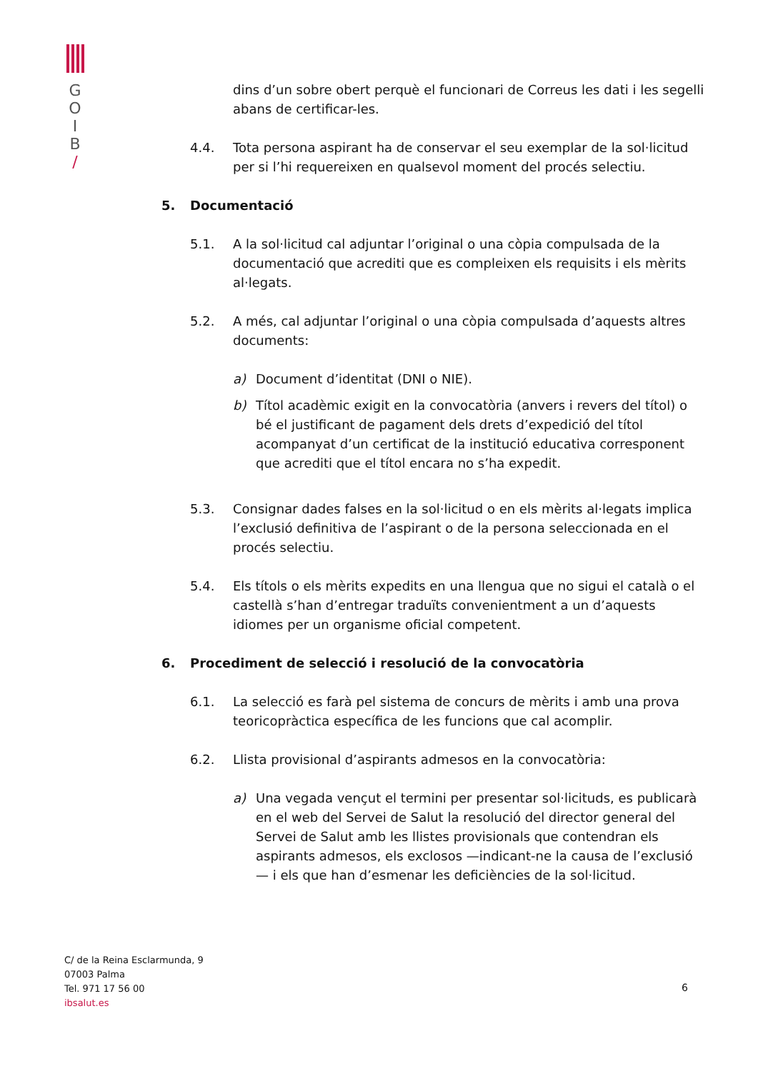G
O
I
B
/
dins d’un sobre obert perquè el funcionari de Correus les dati i les segelli abans de certificar-les.
4.4. Tota persona aspirant ha de conservar el seu exemplar de la sol·licitud per si l’hi requereixen en qualsevol moment del procés selectiu.
5. Documentació
5.1. A la sol·licitud cal adjuntar l’original o una còpia compulsada de la documentació que acrediti que es compleixen els requisits i els mèrits al·legats.
5.2. A més, cal adjuntar l’original o una còpia compulsada d’aquests altres documents:
a) Document d’identitat (DNI o NIE).
b) Títol acadèmic exigit en la convocatòria (anvers i revers del títol) o bé el justificant de pagament dels drets d’expedició del títol acompanyat d’un certificat de la institució educativa corresponent que acrediti que el títol encara no s’ha expedit.
5.3. Consignar dades falses en la sol·licitud o en els mèrits al·legats implica l’exclusió definitiva de l’aspirant o de la persona seleccionada en el procés selectiu.
5.4. Els títols o els mèrits expedits en una llengua que no sigui el català o el castellà s’han d’entregar traduïts convenientment a un d’aquests idiomes per un organisme oficial competent.
6. Procediment de selecció i resolució de la convocatòria
6.1. La selecció es farà pel sistema de concurs de mèrits i amb una prova teoricopràctica específica de les funcions que cal acomplir.
6.2. Llista provisional d’aspirants admesos en la convocatòria:
a) Una vegada vençut el termini per presentar sol·licituds, es publicarà en el web del Servei de Salut la resolució del director general del Servei de Salut amb les llistes provisionals que contendran els aspirants admesos, els exclosos —indicant-ne la causa de l’exclusió— i els que han d’esmenar les deficiències de la sol·licitud.
C/ de la Reina Esclarmunda, 9
07003 Palma
Tel. 971 17 56 00
ibsalut.es
6